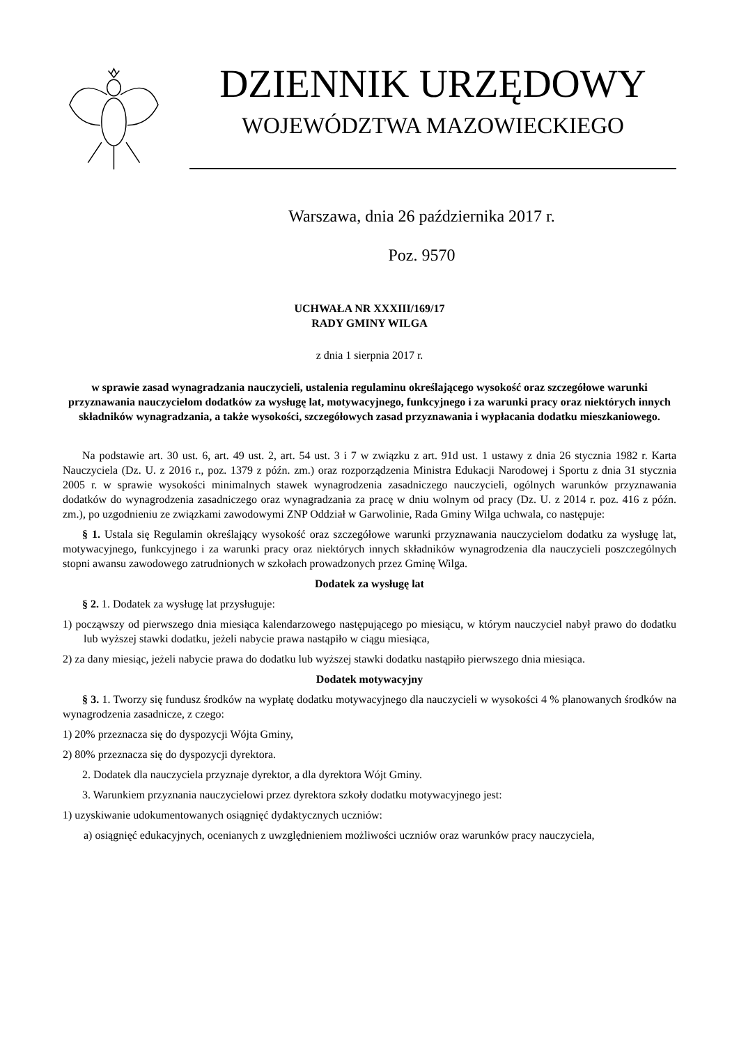DZIENNIK URZĘDOWY
WOJEWÓDZTWA MAZOWIECKIEGO
Warszawa, dnia 26 października 2017 r.
Poz. 9570
UCHWAŁA NR XXXIII/169/17
RADY GMINY WILGA
z dnia 1 sierpnia 2017 r.
w sprawie zasad wynagradzania nauczycieli, ustalenia regulaminu określającego wysokość oraz szczegółowe warunki przyznawania nauczycielom dodatków za wysługę lat, motywacyjnego, funkcyjnego i za warunki pracy oraz niektórych innych składników wynagradzania, a także wysokości, szczegółowych zasad przyznawania i wypłacania dodatku mieszkaniowego.
Na podstawie art. 30 ust. 6, art. 49 ust. 2, art. 54 ust. 3 i 7 w związku z art. 91d ust. 1 ustawy z dnia 26 stycznia 1982 r. Karta Nauczyciela (Dz. U. z 2016 r., poz. 1379 z późn. zm.) oraz rozporządzenia Ministra Edukacji Narodowej i Sportu z dnia 31 stycznia 2005 r. w sprawie wysokości minimalnych stawek wynagrodzenia zasadniczego nauczycieli, ogólnych warunków przyznawania dodatków do wynagrodzenia zasadniczego oraz wynagradzania za pracę w dniu wolnym od pracy (Dz. U. z 2014 r. poz. 416 z późn. zm.), po uzgodnieniu ze związkami zawodowymi ZNP Oddział w Garwolinie, Rada Gminy Wilga uchwala, co następuje:
§ 1. Ustala się Regulamin określający wysokość oraz szczegółowe warunki przyznawania nauczycielom dodatku za wysługę lat, motywacyjnego, funkcyjnego i za warunki pracy oraz niektórych innych składników wynagrodzenia dla nauczycieli poszczególnych stopni awansu zawodowego zatrudnionych w szkołach prowadzonych przez Gminę Wilga.
Dodatek za wysługę lat
§ 2. 1. Dodatek za wysługę lat przysługuje:
1) począwszy od pierwszego dnia miesiąca kalendarzowego następującego po miesiącu, w którym nauczyciel nabył prawo do dodatku lub wyższej stawki dodatku, jeżeli nabycie prawa nastąpiło w ciągu miesiąca,
2) za dany miesiąc, jeżeli nabycie prawa do dodatku lub wyższej stawki dodatku nastąpiło pierwszego dnia miesiąca.
Dodatek motywacyjny
§ 3. 1. Tworzy się fundusz środków na wypłatę dodatku motywacyjnego dla nauczycieli w wysokości 4 % planowanych środków na wynagrodzenia zasadnicze, z czego:
1) 20% przeznacza się do dyspozycji Wójta Gminy,
2) 80% przeznacza się do dyspozycji dyrektora.
2. Dodatek dla nauczyciela przyznaje dyrektor, a dla dyrektora Wójt Gminy.
3. Warunkiem przyznania nauczycielowi przez dyrektora szkoły dodatku motywacyjnego jest:
1) uzyskiwanie udokumentowanych osiągnięć dydaktycznych uczniów:
a) osiągnięć edukacyjnych, ocenianych z uwzględnieniem możliwości uczniów oraz warunków pracy nauczyciela,